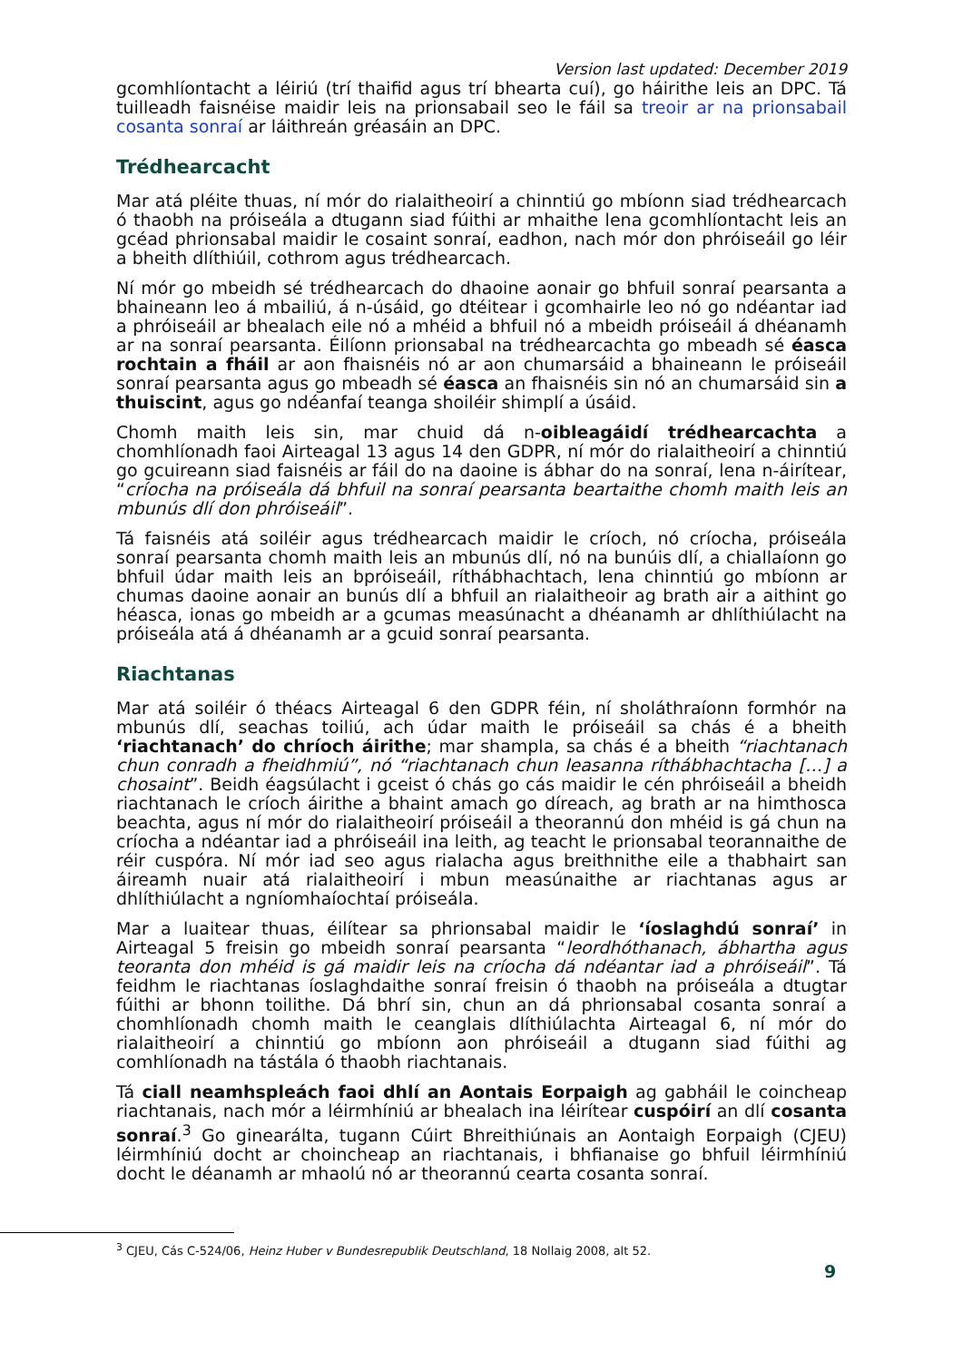Version last updated: December 2019
gcomhlíontacht a léiriú (trí thaifid agus trí bhearta cuí), go háirithe leis an DPC. Tá tuilleadh faisnéise maidir leis na prionsabail seo le fáil sa treoir ar na prionsabail cosanta sonraí ar láithreán gréasáin an DPC.
Trédhearcacht
Mar atá pléite thuas, ní mór do rialaitheoirí a chinntiú go mbíonn siad trédhearcach ó thaobh na próiseála a dtugann siad fúithi ar mhaithe lena gcomhlíontacht leis an gcéad phrionsabal maidir le cosaint sonraí, eadhon, nach mór don phróiseáil go léir a bheith dlíthiúil, cothrom agus trédhearcach.
Ní mór go mbeidh sé trédhearcach do dhaoine aonair go bhfuil sonraí pearsanta a bhaineann leo á mbailiú, á n-úsáid, go dtéitear i gcomhairle leo nó go ndéantar iad a phróiseáil ar bhealach eile nó a mhéid a bhfuil nó a mbeidh próiseáil á dhéanamh ar na sonraí pearsanta. Éilíonn prionsabal na trédhearcachta go mbeadh sé éasca rochtain a fháil ar aon fhaisnéis nó ar aon chumarsáid a bhaineann le próiseáil sonraí pearsanta agus go mbeadh sé éasca an fhaisnéis sin nó an chumarsáid sin a thuiscint, agus go ndéanfaí teanga shoiléir shimplí a úsáid.
Chomh maith leis sin, mar chuid dá n-oibleagáidí trédhearcachta a chomhlíonadh faoi Airteagal 13 agus 14 den GDPR, ní mór do rialaitheoirí a chinntiú go gcuireann siad faisnéis ar fáil do na daoine is ábhar do na sonraí, lena n-áirítear, “críocha na próiseála dá bhfuil na sonraí pearsanta beartaithe chomh maith leis an mbunús dlí don phróiseáil”.
Tá faisnéis atá soiléir agus trédhearcach maidir le críoch, nó críocha, próiseála sonraí pearsanta chomh maith leis an mbunús dlí, nó na bunúis dlí, a chiallaíonn go bhfuil údar maith leis an bpróiseáil, ríthábhachtach, lena chinntiú go mbíonn ar chumas daoine aonair an bunús dlí a bhfuil an rialaitheoir ag brath air a aithint go héasca, ionas go mbeidh ar a gcumas measúnacht a dhéanamh ar dhlíthiúlacht na próiseála atá á dhéanamh ar a gcuid sonraí pearsanta.
Riachtanas
Mar atá soiléir ó théacs Airteagal 6 den GDPR féin, ní sholáthraíonn formhór na mbunús dlí, seachas toiliú, ach údar maith le próiseáil sa chás é a bheith ‘riachtanach’ do chríoch áirithe; mar shampla, sa chás é a bheith “riachtanach chun conradh a fheidhmiú”, nó “riachtanach chun leasanna ríthábhachtacha […] a chosaint”. Beidh éagsúlacht i gceist ó chás go cás maidir le cén phróiseáil a bheidh riachtanach le críoch áirithe a bhaint amach go díreach, ag brath ar na himthosca beachta, agus ní mór do rialaitheoirí próiseáil a theorannú don mhéid is gá chun na críocha a ndéantar iad a phróiseáil ina leith, ag teacht le prionsabal teorannaithe de réir cuspóra. Ní mór iad seo agus rialacha agus breithnithe eile a thabhairt san áireamh nuair atá rialaitheoirí i mbun measúnaithe ar riachtanas agus ar dhlíthiúlacht a ngníomhaíochtaí próiseála.
Mar a luaitear thuas, éilítear sa phrionsabal maidir le ‘íoslaghdú sonraí’ in Airteagal 5 freisin go mbeidh sonraí pearsanta “leordhóthanach, ábhartha agus teoranta don mhéid is gá maidir leis na críocha dá ndéantar iad a phróiseáil”. Tá feidhm le riachtanas íoslaghdaithe sonraí freisin ó thaobh na próiseála a dtugtar fúithi ar bhonn toilithe. Dá bhrí sin, chun an dá phrionsabal cosanta sonraí a chomhlíonadh chomh maith le ceanglais dlíthiúlachta Airteagal 6, ní mór do rialaitheoirí a chinntiú go mbíonn aon phróiseáil a dtugann siad fúithi ag comhlíonadh na tástála ó thaobh riachtanais.
Tá ciall neamhspleách faoi dhlí an Aontais Eorpaigh ag gabháil le coincheap riachtanais, nach mór a léirmhíniú ar bhealach ina léirítear cuspóirí an dlí cosanta sonraí.<sup>3</sup> Go ginearálta, tugann Cúirt Bhreithiúnais an Aontaigh Eorpaigh (CJEU) léirmhíniú docht ar choincheap an riachtanais, i bhfianaise go bhfuil léirmhíniú docht le déanamh ar mhaolú nó ar theorannú cearta cosanta sonraí.
<sup>3</sup> CJEU, Cás C-524/06, Heinz Huber v Bundesrepublik Deutschland, 18 Nollaig 2008, alt 52.
9